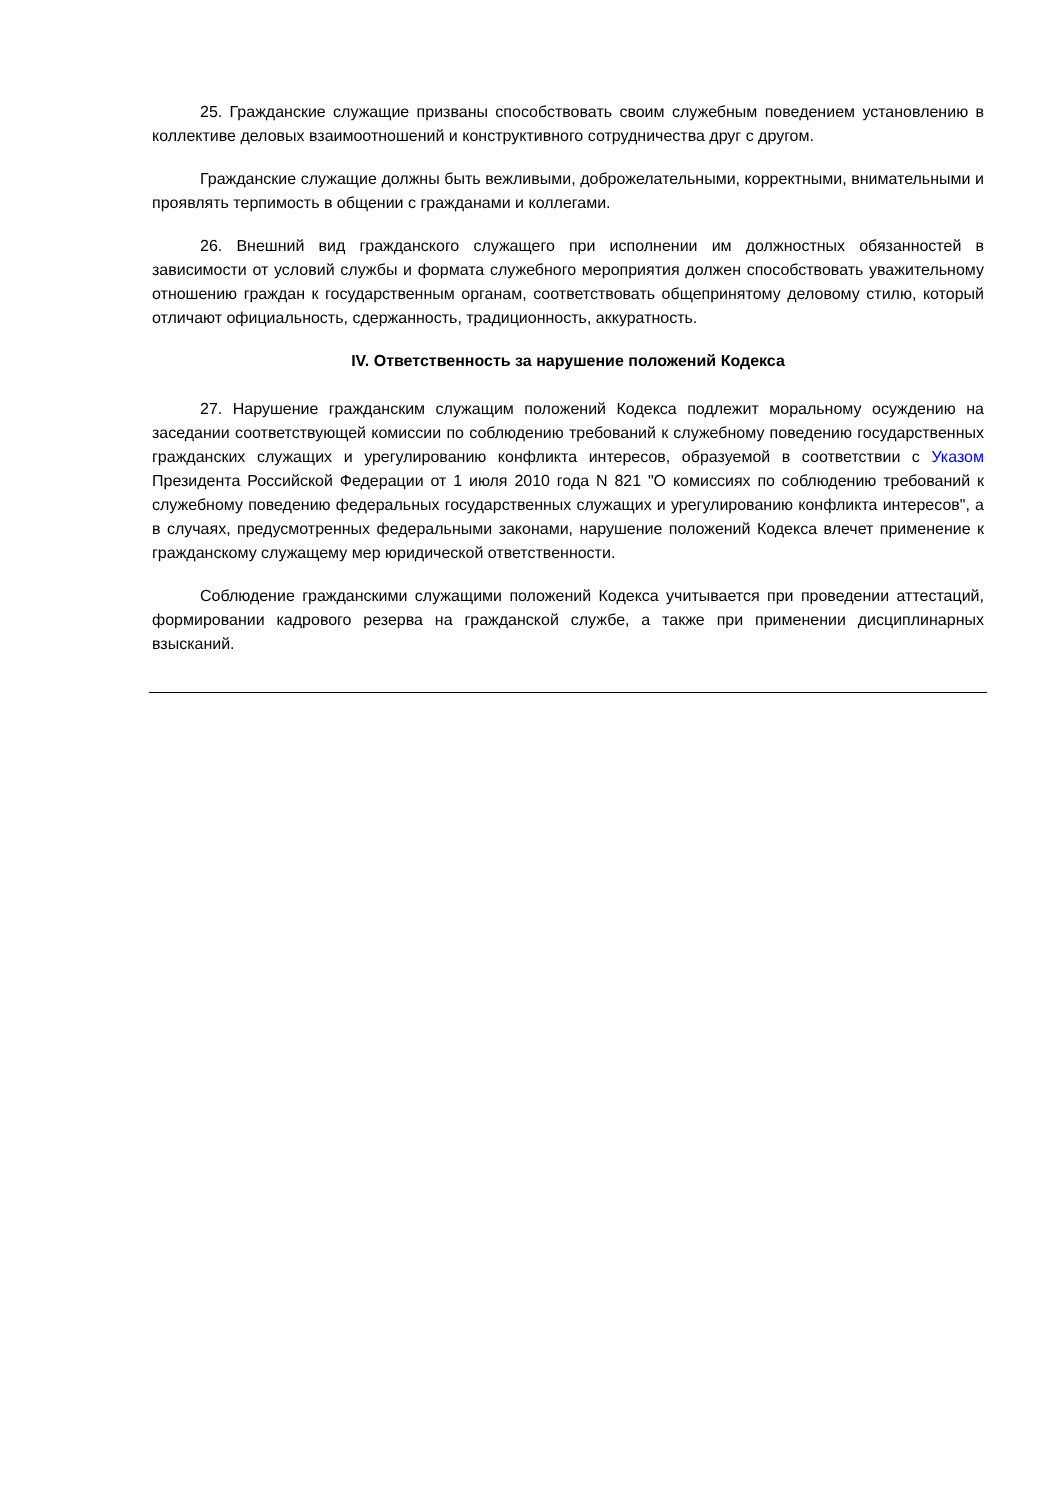25. Гражданские служащие призваны способствовать своим служебным поведением установлению в коллективе деловых взаимоотношений и конструктивного сотрудничества друг с другом.
Гражданские служащие должны быть вежливыми, доброжелательными, корректными, внимательными и проявлять терпимость в общении с гражданами и коллегами.
26. Внешний вид гражданского служащего при исполнении им должностных обязанностей в зависимости от условий службы и формата служебного мероприятия должен способствовать уважительному отношению граждан к государственным органам, соответствовать общепринятому деловому стилю, который отличают официальность, сдержанность, традиционность, аккуратность.
IV. Ответственность за нарушение положений Кодекса
27. Нарушение гражданским служащим положений Кодекса подлежит моральному осуждению на заседании соответствующей комиссии по соблюдению требований к служебному поведению государственных гражданских служащих и урегулированию конфликта интересов, образуемой в соответствии с Указом Президента Российской Федерации от 1 июля 2010 года N 821 "О комиссиях по соблюдению требований к служебному поведению федеральных государственных служащих и урегулированию конфликта интересов", а в случаях, предусмотренных федеральными законами, нарушение положений Кодекса влечет применение к гражданскому служащему мер юридической ответственности.
Соблюдение гражданскими служащими положений Кодекса учитывается при проведении аттестаций, формировании кадрового резерва на гражданской службе, а также при применении дисциплинарных взысканий.